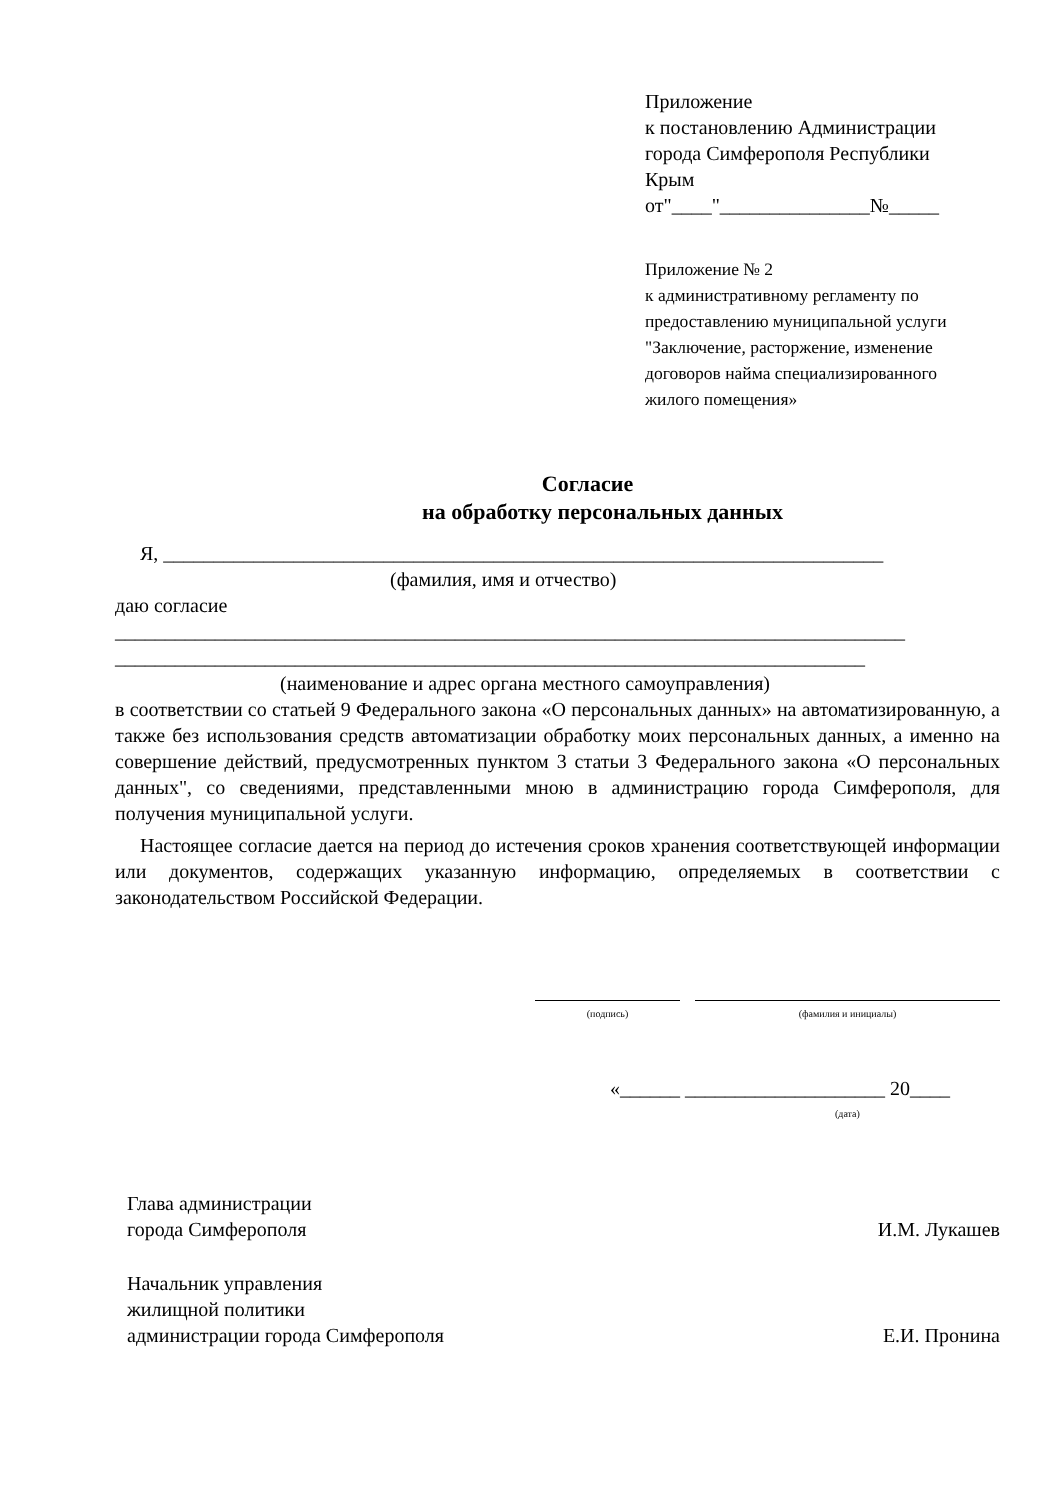Приложение
к постановлению Администрации
города Симферополя Республики
Крым
от"____"_______________№_____
Приложение № 2
к административному регламенту по
предоставлению муниципальной услуги
"Заключение, расторжение, изменение
договоров найма специализированного
жилого помещения»
Согласие
на обработку персональных данных
Я, ________________________________________________________________________
(фамилия, имя и отчество)
даю согласие
_______________________________________________________________________________
___________________________________________________________________________
(наименование и адрес органа местного самоуправления)
в соответствии со статьей 9 Федерального закона «О персональных данных» на автоматизированную, а также без использования средств автоматизации обработку моих персональных данных, а именно на совершение действий, предусмотренных пунктом 3 статьи 3 Федерального закона «О персональных данных", со сведениями, представленными мною в администрацию города Симферополя, для получения муниципальной услуги.
Настоящее согласие дается на период до истечения сроков хранения соответствующей информации или документов, содержащих указанную информацию, определяемых в соответствии с законодательством Российской Федерации.
(подпись) (фамилия и инициалы)
«______ ____________________ 20____
(дата)
Глава администрации
города Симферополя И.М. Лукашев
Начальник управления
жилищной политики
администрации города Симферополя Е.И. Пронина